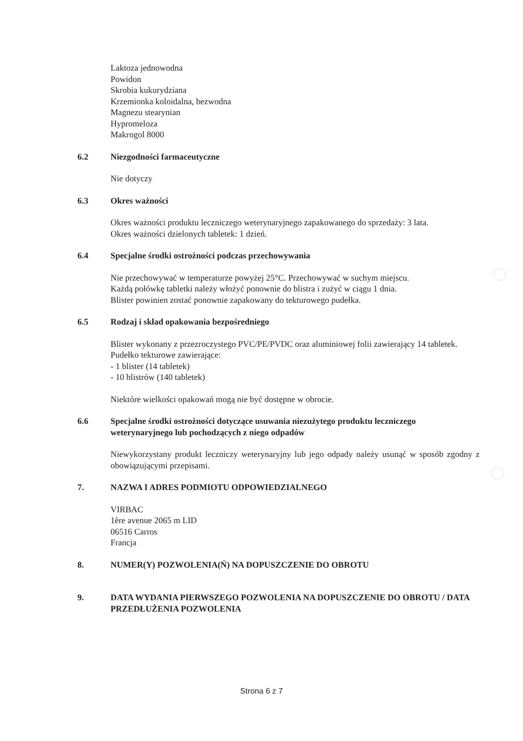Laktoza jednowodna
Powidon
Skrobia kukurydziana
Krzemionka koloidalna, bezwodna
Magnezu stearynian
Hypromeloza
Makrogol 8000
6.2 Niezgodności farmaceutyczne
Nie dotyczy
6.3 Okres ważności
Okres ważności produktu leczniczego weterynaryjnego zapakowanego do sprzedaży: 3 lata.
Okres ważności dzielonych tabletek: 1 dzień.
6.4 Specjalne środki ostrożności podczas przechowywania
Nie przechowywać w temperaturze powyżej 25°C. Przechowywać w suchym miejscu.
Każdą połówkę tabletki należy włożyć ponownie do blistra i zużyć w ciągu 1 dnia.
Blister powinien zostać ponownie zapakowany do tekturowego pudełka.
6.5 Rodzaj i skład opakowania bezpośredniego
Blister wykonany z przezroczystego PVC/PE/PVDC oraz aluminiowej folii zawierający 14 tabletek.
Pudełko tekturowe zawierające:
- 1 blister (14 tabletek)
- 10 blistrów (140 tabletek)
Niektóre wielkości opakowań mogą nie być dostępne w obrocie.
6.6 Specjalne środki ostrożności dotyczące usuwania niezużytego produktu leczniczego weterynaryjnego lub pochodzących z niego odpadów
Niewykorzystany produkt leczniczy weterynaryjny lub jego odpady należy usunąć w sposób zgodny z obowiązującymi przepisami.
7. NAZWA I ADRES PODMIOTU ODPOWIEDZIALNEGO
VIRBAC
1ère avenue 2065 m LID
06516 Carros
Francja
8. NUMER(Y) POZWOLENIA(Ń) NA DOPUSZCZENIE DO OBROTU
9. DATA WYDANIA PIERWSZEGO POZWOLENIA NA DOPUSZCZENIE DO OBROTU / DATA PRZEDŁUŻENIA POZWOLENIA
Strona 6 z 7